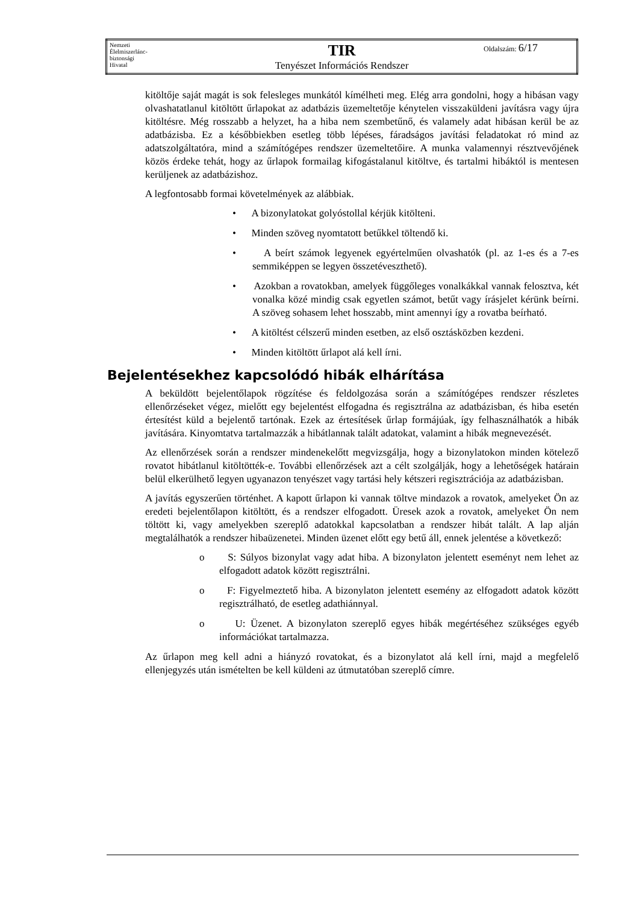| Nemzeti Élelmiszerlánc- biztonsági Hivatal | TIR Tenyészet Információs Rendszer | Oldalszám: 6/17 |
kitöltője saját magát is sok felesleges munkától kímélheti meg. Elég arra gondolni, hogy a hibásan vagy olvashatatlanul kitöltött űrlapokat az adatbázis üzemeltetője kénytelen visszaküldeni javításra vagy újra kitöltésre. Még rosszabb a helyzet, ha a hiba nem szembetűnő, és valamely adat hibásan kerül be az adatbázisba. Ez a későbbiekben esetleg több lépéses, fáradságos javítási feladatokat ró mind az adatszolgáltatóra, mind a számítógépes rendszer üzemeltetőire. A munka valamennyi résztvevőjének közös érdeke tehát, hogy az űrlapok formailag kifogástalanul kitöltve, és tartalmi hibáktól is mentesen kerüljenek az adatbázishoz.
A legfontosabb formai követelmények az alábbiak.
• A bizonylatokat golyóstollal kérjük kitölteni.
• Minden szöveg nyomtatott betűkkel töltendő ki.
• A beírt számok legyenek egyértelműen olvashatók (pl. az 1-es és a 7-es semmiképpen se legyen összetéveszthető).
• Azokban a rovatokban, amelyek függőleges vonalkákkal vannak felosztva, két vonalka közé mindig csak egyetlen számot, betűt vagy írásjelet kérünk beírni. A szöveg sohasem lehet hosszabb, mint amennyi így a rovatba beírható.
• A kitöltést célszerű minden esetben, az első osztásközben kezdeni.
• Minden kitöltött űrlapot alá kell írni.
Bejelentésekhez kapcsolódó hibák elhárítása
A beküldött bejelentőlapok rögzítése és feldolgozása során a számítógépes rendszer részletes ellenőrzéseket végez, mielőtt egy bejelentést elfogadna és regisztrálna az adatbázisban, és hiba esetén értesítést küld a bejelentő tartónak. Ezek az értesítések űrlap formájúak, így felhasználhatók a hibák javítására. Kinyomtatva tartalmazzák a hibátlannak talált adatokat, valamint a hibák megnevezését.
Az ellenőrzések során a rendszer mindenekelőtt megvizsgálja, hogy a bizonylatokon minden kötelező rovatot hibátlanul kitöltötték-e. További ellenőrzések azt a célt szolgálják, hogy a lehetőségek határain belül elkerülhető legyen ugyanazon tenyészet vagy tartási hely kétszeri regisztrációja az adatbázisban.
A javítás egyszerűen történhet. A kapott űrlapon ki vannak töltve mindazok a rovatok, amelyeket Ön az eredeti bejelentőlapon kitöltött, és a rendszer elfogadott. Üresek azok a rovatok, amelyeket Ön nem töltött ki, vagy amelyekben szereplő adatokkal kapcsolatban a rendszer hibát talált. A lap alján megtalálhatók a rendszer hibaüzenetei. Minden üzenet előtt egy betű áll, ennek jelentése a következő:
o S: Súlyos bizonylat vagy adat hiba. A bizonylaton jelentett eseményt nem lehet az elfogadott adatok között regisztrálni.
o F: Figyelmeztető hiba. A bizonylaton jelentett esemény az elfogadott adatok között regisztrálható, de esetleg adathiánnyal.
o U: Üzenet. A bizonylaton szereplő egyes hibák megértéséhez szükséges egyéb információkat tartalmazza.
Az űrlapon meg kell adni a hiányzó rovatokat, és a bizonylatot alá kell írni, majd a megfelelő ellenjegyzés után ismételten be kell küldeni az útmutatóban szereplő címre.